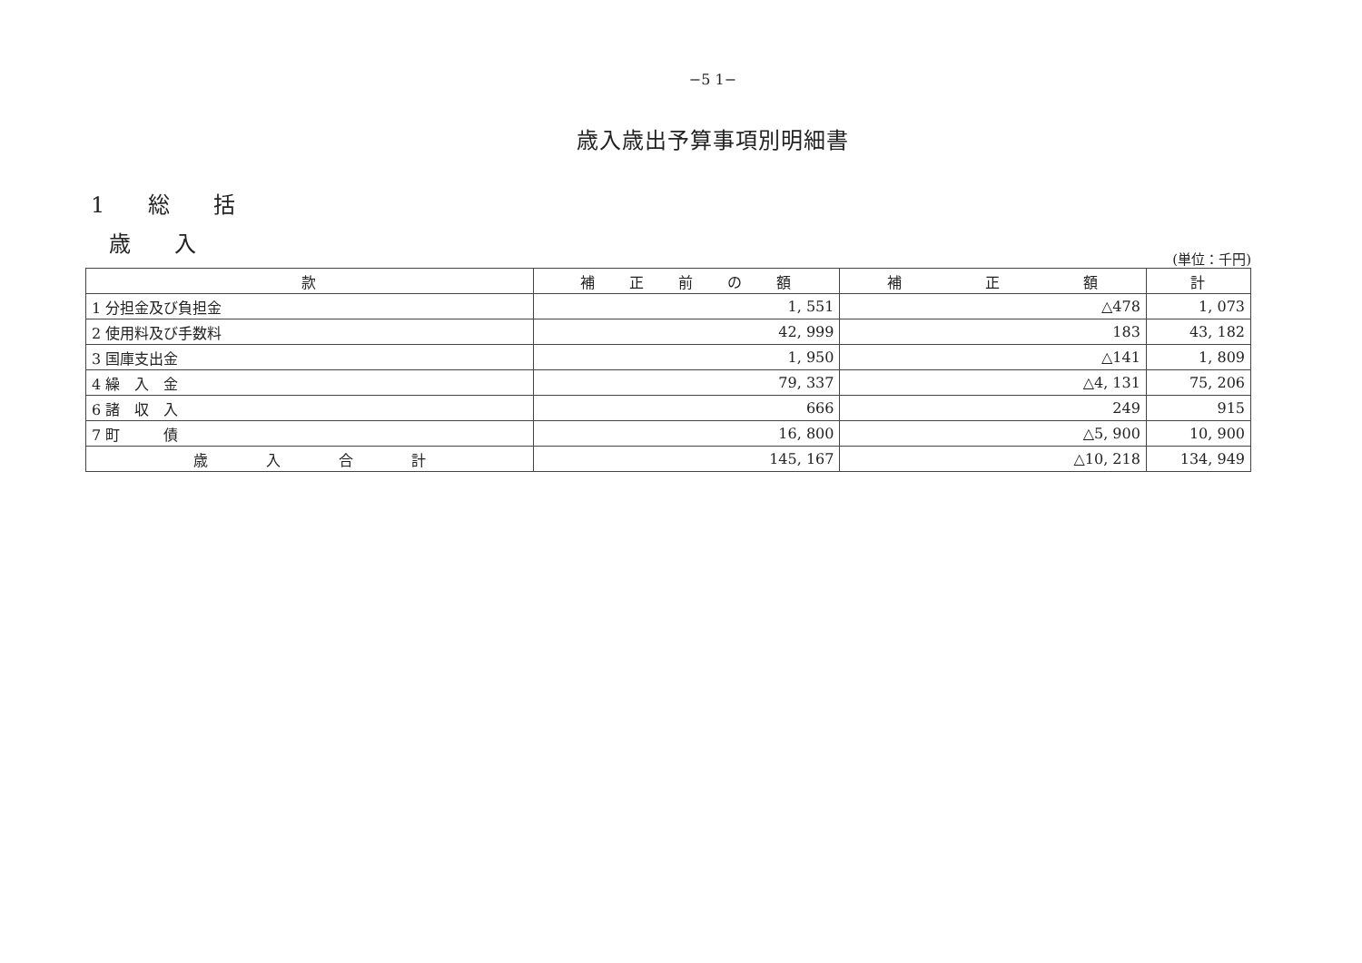−5 1−
歳入歳出予算事項別明細書
1　　総　　括
歳　　入
(単位：千円)
| 款 | 補 正 前 の 額 | 補 正 額 | 計 |
| --- | --- | --- | --- |
| 1 分担金及び負担金 | 1, 551 | △478 | 1, 073 |
| 2 使用料及び手数料 | 42, 999 | 183 | 43, 182 |
| 3 国庫支出金 | 1, 950 | △141 | 1, 809 |
| 4 繰 入 金 | 79, 337 | △4, 131 | 75, 206 |
| 6 諸 収 入 | 666 | 249 | 915 |
| 7 町 債 | 16, 800 | △5, 900 | 10, 900 |
| 歳 入 合 計 | 145, 167 | △10, 218 | 134, 949 |